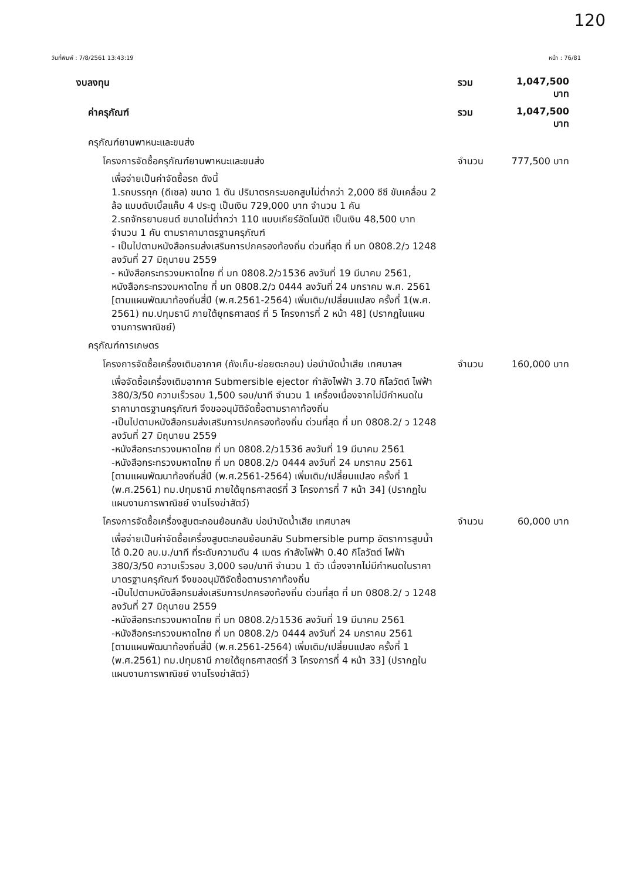120
วันที่พิมพ์ : 7/8/2561 13:43:19 หน้า : 76/81
งบลงทุน รวม 1,047,500 บาท
ค่าครุภัณฑ์ รวม 1,047,500 บาท
ครุภัณฑ์ยานพาหนะและขนส่ง
โครงการจัดซื้อครุภัณฑ์ยานพาหนะและขนส่ง จำนวน 777,500 บาท
เพื่อจ่ายเป็นค่าจัดซื้อรถ ดังนี้
1.รถบรรทุก (ดีเซล) ขนาด 1 ตัน ปริมาตรกระบอกสูบไม่ต่ำกว่า 2,000 ซีซี ขับเคลื่อน 2 ล้อ แบบดับเบิ้ลแค็บ 4 ประตู เป็นเงิน 729,000 บาท จำนวน 1 คัน
2.รถจักรยานยนต์ ขนาดไม่ต่ำกว่า 110 แบบเกียร์อัตโนมัติ เป็นเงิน 48,500 บาท จำนวน 1 คัน ตามราคามาตรฐานครุภัณฑ์
- เป็นไปตามหนังสือกรมส่งเสริมการปกครองท้องถิ่น ด่วนที่สุด ที่ มท 0808.2/ว 1248 ลงวันที่ 27 มิถุนายน 2559
- หนังสือกระทรวงมหาดไทย ที่ มท 0808.2/ว1536 ลงวันที่ 19 มีนาคม 2561, หนังสือกระทรวงมหาดไทย ที่ มท 0808.2/ว 0444 ลงวันที่ 24 มกราคม พ.ศ. 2561
[ตามแผนพัฒนาท้องถิ่นสี่ปี (พ.ศ.2561-2564) เพิ่มเติม/เปลี่ยนแปลง ครั้งที่ 1(พ.ศ. 2561) ทม.ปทุมธานี ภายใต้ยุทธศาสตร์ ที่ 5 โครงการที่ 2 หน้า 48] (ปรากฏในแผนงานการพาณิชย์)
ครุภัณฑ์การเกษตร
โครงการจัดซื้อเครื่องเติมอากาศ (ถังเก็บ-ย่อยตะกอน) บ่อบำบัดน้ำเสีย เทศบาลฯ จำนวน 160,000 บาท
เพื่อจัดซื้อเครื่องเติมอากาศ Submersible ejector กำลังไฟฟ้า 3.70 กิโลวัตต์ ไฟฟ้า 380/3/50 ความเร็วรอบ 1,500 รอบ/นาที จำนวน 1 เครื่องเนื่องจากไม่มีกำหนดในราคามาตรฐานครุภัณฑ์ จึงขออนุมัติจัดซื้อตามราคาท้องถิ่น
-เป็นไปตามหนังสือกรมส่งเสริมการปกครองท้องถิ่น ด่วนที่สุด ที่ มท 0808.2/ ว 1248 ลงวันที่ 27 มิถุนายน 2559
-หนังสือกระทรวงมหาดไทย ที่ มท 0808.2/ว1536 ลงวันที่ 19 มีนาคม 2561
-หนังสือกระทรวงมหาดไทย ที่ มท 0808.2/ว 0444 ลงวันที่ 24 มกราคม 2561
[ตามแผนพัฒนาท้องถิ่นสี่ปี (พ.ศ.2561-2564) เพิ่มเติม/เปลี่ยนแปลง ครั้งที่ 1 (พ.ศ.2561) ทม.ปทุมธานี ภายใต้ยุทธศาสตร์ที่ 3 โครงการที่ 7 หน้า 34] (ปรากฏในแผนงานการพาณิชย์ งานโรงฆ่าสัตว์)
โครงการจัดซื้อเครื่องสูบตะกอนย้อนกลับ บ่อบำบัดน้ำเสีย เทศบาลฯ จำนวน 60,000 บาท
เพื่อจ่ายเป็นค่าจัดซื้อเครื่องสูบตะกอนย้อนกลับ Submersible pump อัตราการสูบน้ำได้ 0.20 ลบ.ม./นาที ที่ระดับความดัน 4 เมตร กำลังไฟฟ้า 0.40 กิโลวัตต์ ไฟฟ้า 380/3/50 ความเร็วรอบ 3,000 รอบ/นาที จำนวน 1 ตัว เนื่องจากไม่มีกำหนดในราคามาตรฐานครุภัณฑ์ จึงขออนุมัติจัดซื้อตามราคาท้องถิ่น
-เป็นไปตามหนังสือกรมส่งเสริมการปกครองท้องถิ่น ด่วนที่สุด ที่ มท 0808.2/ ว 1248 ลงวันที่ 27 มิถุนายน 2559
-หนังสือกระทรวงมหาดไทย ที่ มท 0808.2/ว1536 ลงวันที่ 19 มีนาคม 2561
-หนังสือกระทรวงมหาดไทย ที่ มท 0808.2/ว 0444 ลงวันที่ 24 มกราคม 2561
[ตามแผนพัฒนาท้องถิ่นสี่ปี (พ.ศ.2561-2564) เพิ่มเติม/เปลี่ยนแปลง ครั้งที่ 1 (พ.ศ.2561) ทม.ปทุมธานี ภายใต้ยุทธศาสตร์ที่ 3 โครงการที่ 4 หน้า 33] (ปรากฏในแผนงานการพาณิชย์ งานโรงฆ่าสัตว์)